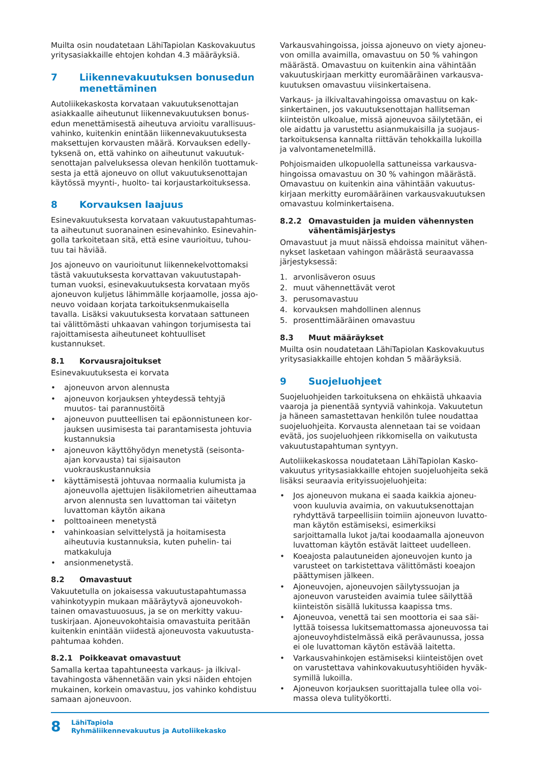Muilta osin noudatetaan LähiTapiolan Kaskovakuutus yritysasiakkaille ehtojen kohdan 4.3 määräyksiä.
7 Liikennevakuutuksen bonusedun menettäminen
Autoliikekaskosta korvataan vakuutuksenottajan asiakkaalle aiheutunut liikennevakuutuksen bonus­edun menettämisestä aiheutuva arvioitu varallisuus­vahinko, kuitenkin enintään liikennevakuutuksesta maksettujen korvausten määrä. Korvauksen edelly­tyksenä on, että vahinko on aiheutunut vakuutuk­senottajan palveluksessa olevan henkilön tuottamuk­sesta ja että ajoneuvo on ollut vakuutuksenottajan käytössä myynti-, huolto- tai korjaustarkoituksessa.
8 Korvauksen laajuus
Esinevakuutuksesta korvataan vakuutustapahtumas­ta aiheutunut suoranainen esinevahinko. Esinevahin­golla tarkoitetaan sitä, että esine vaurioituu, tuhou­tuu tai häviää.
Jos ajoneuvo on vaurioitunut liikennekelvottomaksi tästä vakuutuksesta korvattavan vakuutustapah­tuman vuoksi, esinevakuutuksesta korvataan myös ajoneuvon kuljetus lähimmälle korjaamolle, jossa ajo­neuvo voidaan korjata tarkoituksenmukaisella tavalla. Lisäksi vakuutuksesta korvataan sattuneen tai välit­tömästi uhkaavan vahingon torjumisesta tai rajoitta­misesta aiheutuneet kohtuulliset kustannukset.
8.1 Korvausrajoitukset
Esinevakuutuksesta ei korvata
• ajoneuvon arvon alennusta
• ajoneuvon korjauksen yhteydessä tehtyjä muutos- tai parannustöitä
• ajoneuvon puutteellisen tai epäonnistuneen kor­jauksen uusimisesta tai parantamisesta johtuvia kustannuksia
• ajoneuvon käyttöhyödyn menetystä (seisonta-ajan korvausta) tai sijaisauton vuokrauskustannuksia
• käyttämisestä johtuvaa normaalia kulumista ja ajoneuvolla ajettujen lisäkilometrien aiheuttamaa arvon alennusta sen luvattoman tai väitetyn luvat­toman käytön aikana
• polttoaineen menetystä
• vahinkoasian selvittelystä ja hoitamisesta aiheutu­via kustannuksia, kuten puhelin- tai matkakuluja
• ansionmenetystä.
8.2 Omavastuut
Vakuutetulla on jokaisessa vakuutustapahtumassa vahinkotyypin mukaan määräytyvä ajoneuvokoh­tainen omavastuuosuus, ja se on merkitty vakuu­tuskirjaan. Ajoneuvokohtaisia omavastuita peritään kuitenkin enintään viidestä ajoneuvosta vakuutusta­pahtumaa kohden.
8.2.1 Poikkeavat omavastuut
Samalla kertaa tapahtuneesta varkaus- ja ilkival­tavahingosta vähennetään vain yksi näiden ehtojen mukainen, korkein omavastuu, jos vahinko kohdistuu samaan ajoneuvoon.
Varkausvahingoissa, joissa ajoneuvo on viety ajoneu­von omilla avaimilla, omavastuu on 50 % vahingon määrästä. Omavastuu on kuitenkin aina vähintään vakuutuskirjaan merkitty euromääräinen varkausva­kuutuksen omavastuu viisinkertaisena.
Varkaus- ja ilkivaltavahingoissa omavastuu on kak­sinkertainen, jos vakuutuksenottajan hallitseman kiinteistön ulkoalue, missä ajoneuvoa säilytetään, ei ole aidattu ja varustettu asianmukaisilla ja suojaus­tarkoituksensa kannalta riittävän tehokkailla lukoilla ja valvontamenetelmillä.
Pohjoismaiden ulkopuolella sattuneissa varkausva­hingoissa omavastuu on 30 % vahingon määrästä. Omavastuu on kuitenkin aina vähintään vakuutus­kirjaan merkitty euromääräinen varkausvakuutuksen omavastuu kolminkertaisena.
8.2.2 Omavastuiden ja muiden vähennysten vähentämisjärjestys
Omavastuut ja muut näissä ehdoissa mainitut vähen­nykset lasketaan vahingon määrästä seuraavassa järjestyksessä:
1. arvonlisäveron osuus
2. muut vähennettävät verot
3. perusomavastuu
4. korvauksen mahdollinen alennus
5. prosenttimääräinen omavastuu
8.3 Muut määräykset
Muilta osin noudatetaan LähiTapiolan Kaskovakuutus yritysasiakkaille ehtojen kohdan 5 määräyksiä.
9 Suojeluohjeet
Suojeluohjeiden tarkoituksena on ehkäistä uhkaavia vaaroja ja pienentää syntyviä vahinkoja. Vakuutetun ja häneen samastettavan henkilön tulee noudattaa suojeluohjeita. Korvausta alennetaan tai se voidaan evätä, jos suojeluohjeen rikkomisella on vaikutusta vakuutustapahtuman syntyyn.
Autoliikekaskossa noudatetaan LähiTapiolan Kasko­vakuutus yritysasiakkaille ehtojen suojeluohjeita sekä lisäksi seuraavia erityissuojeluohjeita:
• Jos ajoneuvon mukana ei saada kaikkia ajoneu­voon kuuluvia avaimia, on vakuutuksenottajan ryhdyttävä tarpeellisiin toimiin ajoneuvon luvatto­man käytön estämiseksi, esimerkiksi sarjoittamalla lukot ja/tai koodaamalla ajoneuvon luvattoman käytön estävät laitteet uudelleen.
• Koeajosta palautuneiden ajoneuvojen kunto ja varusteet on tarkistettava välittömästi koeajon päättymisen jälkeen.
• Ajoneuvojen, ajoneuvojen säilytyssuojan ja ajoneu­von varusteiden avaimia tulee säilyttää kiinteistön sisällä lukitussa kaapissa tms.
• Ajoneuvoa, venettä tai sen moottoria ei saa säi­lyttää toisessa lukitsemattomassa ajoneuvossa tai ajoneuvoyhdistelmässä eikä perävaunussa, jossa ei ole luvattoman käytön estävää laitetta.
• Varkausvahinkojen estämiseksi kiinteistöjen ovet on varustettava vahinkovakuutusyhtiöiden hyväk­symillä lukoilla.
• Ajoneuvon korjauksen suorittajalla tulee olla voi­massa oleva tulityökortti.
8
LähiTapiola
Ryhmäliikennevakuutus ja Autoliikekasko